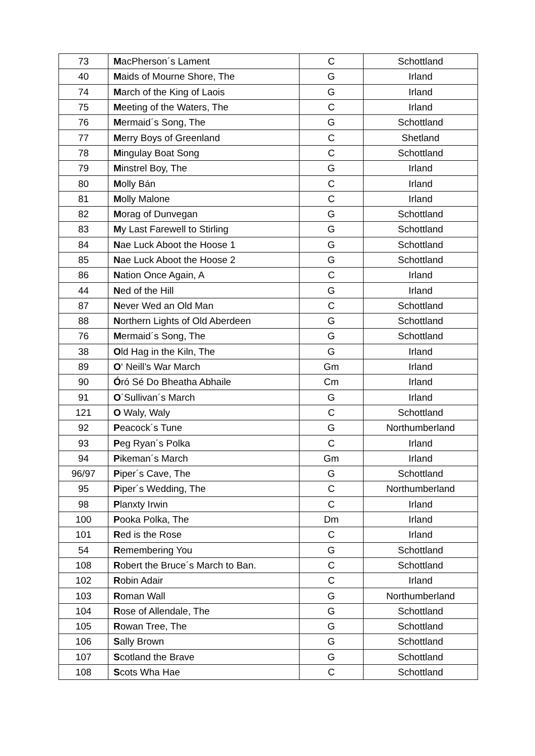| 73 | M acPherson´s Lament | C | Schottland |
| 40 | M aids of Mourne Shore, The | G | Irland |
| 74 | M arch of the King of Laois | G | Irland |
| 75 | M eeting of the Waters, The | C | Irland |
| 76 | M ermaid´s Song, The | G | Schottland |
| 77 | M erry Boys of Greenland | C | Shetland |
| 78 | M ingulay Boat Song | C | Schottland |
| 79 | M instrel Boy, The | G | Irland |
| 80 | M olly Bán | C | Irland |
| 81 | M olly Malone | C | Irland |
| 82 | M orag of Dunvegan | G | Schottland |
| 83 | M y Last Farewell to Stirling | G | Schottland |
| 84 | N ae Luck Aboot the Hoose 1 | G | Schottland |
| 85 | N ae Luck Aboot the Hoose 2 | G | Schottland |
| 86 | N ation Once Again, A | C | Irland |
| 44 | N ed of the Hill | G | Irland |
| 87 | N ever Wed an Old Man | C | Schottland |
| 88 | N orthern Lights of Old Aberdeen | G | Schottland |
| 76 | M ermaid´s Song, The | G | Schottland |
| 38 | O ld Hag in the Kiln, The | G | Irland |
| 89 | O ‘ Neill’s War March | Gm | Irland |
| 90 | Ó ró Sé Do Bheatha Abhaile | Cm | Irland |
| 91 | O ´Sullivan´s March | G | Irland |
| 121 | O Waly, Waly | C | Schottland |
| 92 | P eacock´s Tune | G | Northumberland |
| 93 | P eg Ryan´s Polka | C | Irland |
| 94 | P ikeman´s March | Gm | Irland |
| 96/97 | P iper´s Cave, The | G | Schottland |
| 95 | P iper´s Wedding, The | C | Northumberland |
| 98 | P lanxty Irwin | C | Irland |
| 100 | P ooka Polka, The | Dm | Irland |
| 101 | R ed is the Rose | C | Irland |
| 54 | R emembering You | G | Schottland |
| 108 | R obert the Bruce´s March to Ban. | C | Schottland |
| 102 | R obin Adair | C | Irland |
| 103 | R oman Wall | G | Northumberland |
| 104 | R ose of Allendale, The | G | Schottland |
| 105 | R owan Tree, The | G | Schottland |
| 106 | S ally Brown | G | Schottland |
| 107 | S cotland the Brave | G | Schottland |
| 108 | S cots Wha Hae | C | Schottland |